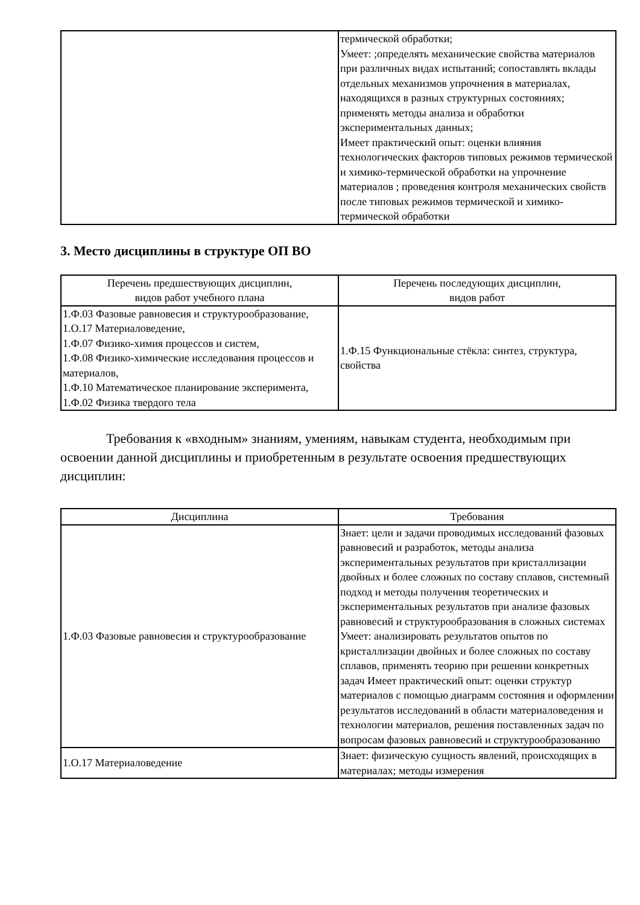| | термической обработки; Умеет: ;определять механические свойства материалов при различных видах испытаний; сопоставлять вклады отдельных механизмов упрочнения в материалах, находящихся в разных структурных состояниях; применять методы анализа и обработки экспериментальных данных; Имеет практический опыт: оценки влияния технологических факторов типовых режимов термической и химико-термической обработки на упрочнение материалов ; проведения контроля механических свойств после типовых режимов термической и химико-термической обработки |
3. Место дисциплины в структуре ОП ВО
| Перечень предшествующих дисциплин, видов работ учебного плана | Перечень последующих дисциплин, видов работ |
| --- | --- |
| 1.Ф.03 Фазовые равновесия и структурообразование, 1.О.17 Материаловедение, 1.Ф.07 Физико-химия процессов и систем, 1.Ф.08 Физико-химические исследования процессов и материалов, 1.Ф.10 Математическое планирование эксперимента, 1.Ф.02 Физика твердого тела | 1.Ф.15 Функциональные стёкла: синтез, структура, свойства |
Требования к «входным» знаниям, умениям, навыкам студента, необходимым при освоении данной дисциплины и приобретенным в результате освоения предшествующих дисциплин:
| Дисциплина | Требования |
| --- | --- |
| 1.Ф.03 Фазовые равновесия и структурообразование | Знает: цели и задачи проводимых исследований фазовых равновесий и разработок, методы анализа экспериментальных результатов при кристаллизации двойных и более сложных по составу сплавов, системный подход и методы получения теоретических и экспериментальных результатов при анализе фазовых равновесий и структурообразования в сложных системах Умеет: анализировать результатов опытов по кристаллизации двойных и более сложных по составу сплавов, применять теорию при решении конкретных задач Имеет практический опыт: оценки структур материалов с помощью диаграмм состояния и оформлении результатов исследований в области материаловедения и технологии материалов, решения поставленных задач по вопросам фазовых равновесий и структурообразованию |
| 1.О.17 Материаловедение | Знает: физическую сущность явлений, происходящих в материалах; методы измерения |